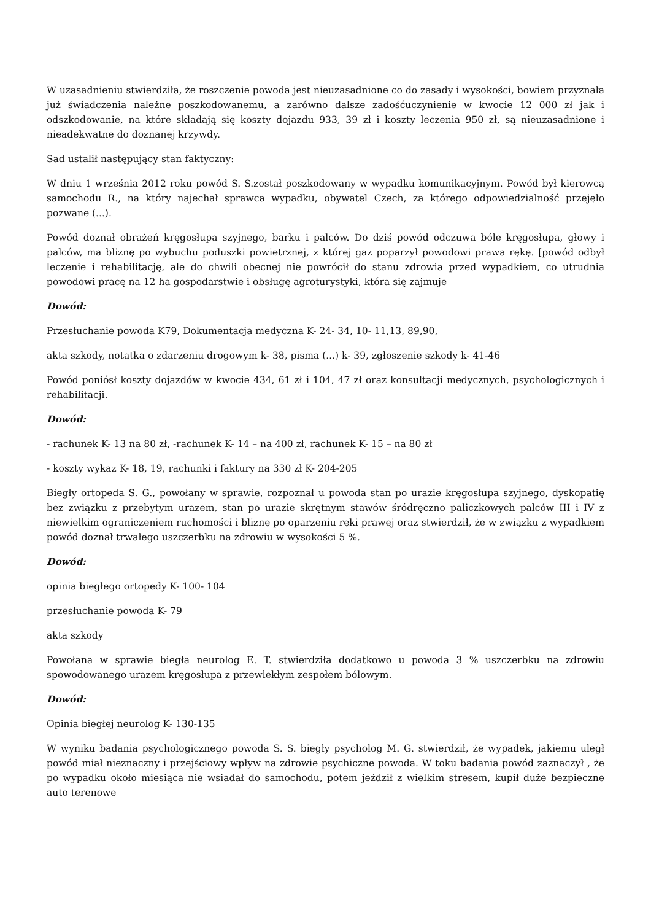W uzasadnieniu stwierdziła, że roszczenie powoda jest nieuzasadnione co do zasady i wysokości, bowiem przyznała już świadczenia należne poszkodowanemu, a zarówno dalsze zadośćuczynienie w kwocie 12 000 zł jak i odszkodowanie, na które składają się koszty dojazdu 933, 39 zł i koszty leczenia 950 zł, są nieuzasadnione i nieadekwatne do doznanej krzywdy.
Sad ustalił następujący stan faktyczny:
W dniu 1 września 2012 roku powód S. S.został poszkodowany w wypadku komunikacyjnym. Powód był kierowcą samochodu R., na który najechał sprawca wypadku, obywatel Czech, za którego odpowiedzialność przejęło pozwane (...).
Powód doznał obrażeń kręgosłupa szyjnego, barku i palców. Do dziś powód odczuwa bóle kręgosłupa, głowy i palców, ma bliznę po wybuchu poduszki powietrznej, z której gaz poparzył powodowi prawa rękę. [powód odbył leczenie i rehabilitację, ale do chwili obecnej nie powrócił do stanu zdrowia przed wypadkiem, co utrudnia powodowi pracę na 12 ha gospodarstwie i obsługę agroturystyki, która się zajmuje
Dowód:
Przesłuchanie powoda K79, Dokumentacja medyczna K- 24- 34, 10- 11,13, 89,90,
akta szkody, notatka o zdarzeniu drogowym k- 38, pisma (...) k- 39, zgłoszenie szkody k- 41-46
Powód poniósł koszty dojazdów w kwocie 434, 61 zł i 104, 47 zł oraz konsultacji medycznych, psychologicznych i rehabilitacji.
Dowód:
- rachunek K- 13 na 80 zł, -rachunek K- 14 – na 400 zł, rachunek K- 15 – na 80 zł
- koszty wykaz K- 18, 19, rachunki i faktury na 330 zł K- 204-205
Biegły ortopeda S. G., powołany w sprawie, rozpoznał u powoda stan po urazie kręgosłupa szyjnego, dyskopatię bez związku z przebytym urazem, stan po urazie skrętnym stawów śródręczno paliczkowych palców III i IV z niewielkim ograniczeniem ruchomości i bliznę po oparzeniu ręki prawej oraz stwierdził, że w związku z wypadkiem powód doznał trwałego uszczerbku na zdrowiu w wysokości 5 %.
Dowód:
opinia biegłego ortopedy K- 100- 104
przesłuchanie powoda K- 79
akta szkody
Powołana w sprawie biegła neurolog E. T. stwierdziła dodatkowo u powoda 3 % uszczerbku na zdrowiu spowodowanego urazem kręgosłupa z przewlekłym zespołem bólowym.
Dowód:
Opinia biegłej neurolog K- 130-135
W wyniku badania psychologicznego powoda S. S. biegły psycholog M. G. stwierdził, że wypadek, jakiemu uległ powód miał nieznaczny i przejściowy wpływ na zdrowie psychiczne powoda. W toku badania powód zaznaczył , że po wypadku około miesiąca nie wsiadał do samochodu, potem jeździł z wielkim stresem, kupił duże bezpieczne auto terenowe